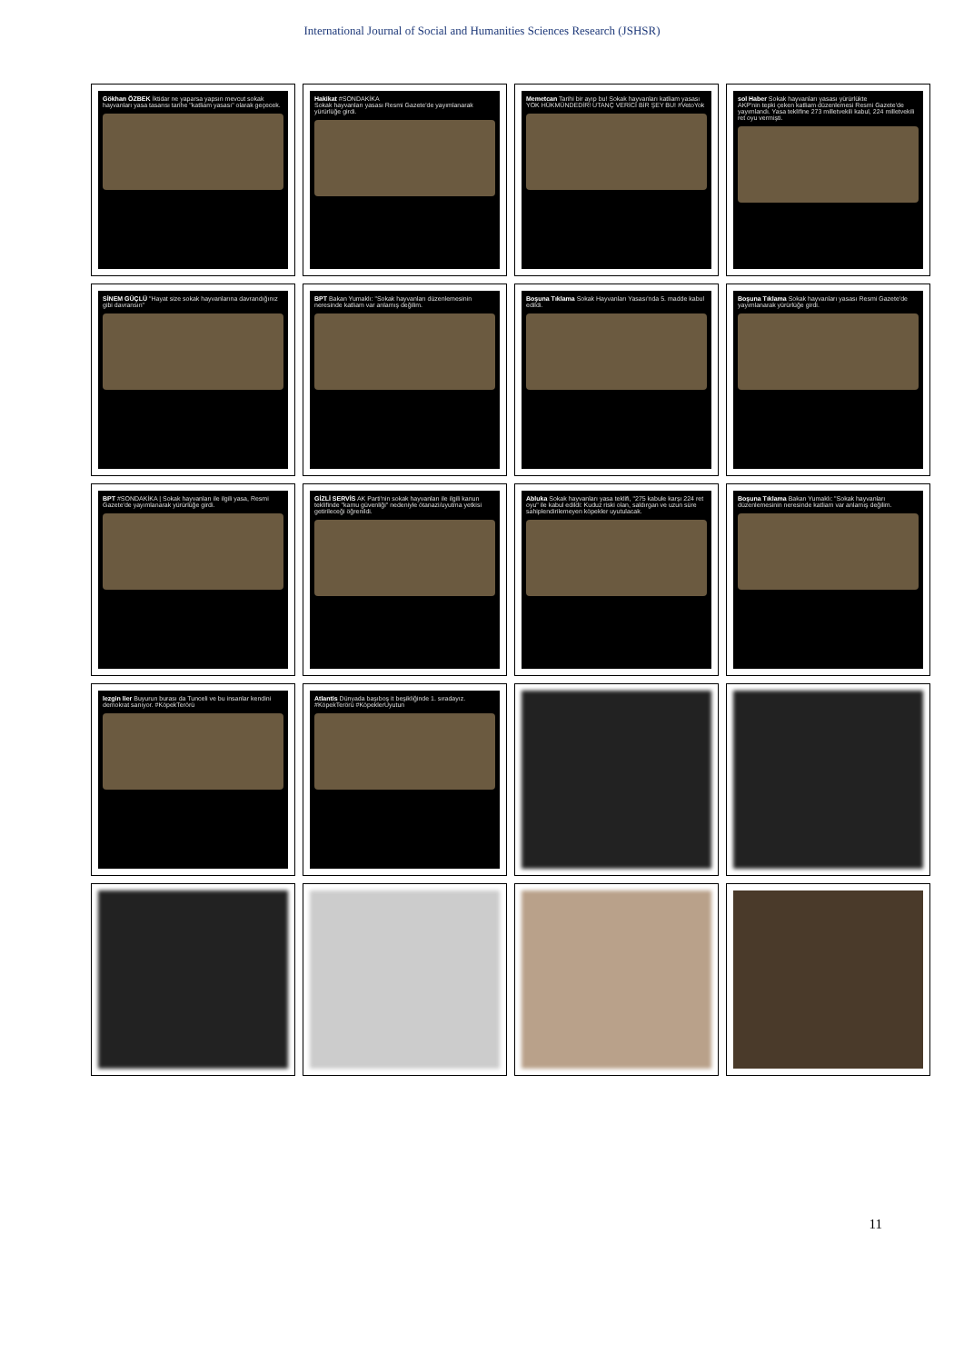International Journal of Social and Humanities Sciences Research (JSHSR)
Gökhan ÖZBEK İktidar ne yaparsa yapsın mevcut sokak hayvanları yasa tasarısı tarihe "katliam yasası" olarak geçecek.
Hakikat #SONDAKİKA
Sokak hayvanları yasası Resmi Gazete'de yayımlanarak yürürlüğe girdi.
Memetcan Tarihi bir ayıp bu! Sokak hayvanları katliam yasası YOK HÜKMÜNDEDİR! UTANÇ VERİCİ BİR ŞEY BU! #VetoYok
sol Haber Sokak hayvanları yasası yürürlükte
AKP'nin tepki çeken katliam düzenlemesi Resmi Gazete'de yayımlandı. Yasa teklifine 273 milletvekili kabul, 224 milletvekili ret oyu vermişti.
SİNEM GÜÇLÜ "Hayat size sokak hayvanlarına davrandığınız gibi davransın"
BPT Bakan Yumaklı: "Sokak hayvanları düzenlemesinin neresinde katliam var anlamış değilim.
Boşuna Tıklama Sokak Hayvanları Yasası'nda 5. madde kabul edildi.
Boşuna Tıklama Sokak hayvanları yasası Resmi Gazete'de yayımlanarak yürürlüğe girdi.
BPT #SONDAKİKA | Sokak hayvanları ile ilgili yasa, Resmi Gazete'de yayımlanarak yürürlüğe girdi.
GİZLİ SERVİS AK Parti'nin sokak hayvanları ile ilgili kanun teklifinde "kamu güvenliği" nedeniyle ötanazi/uyutma yetkisi getirileceği öğrenildi.
Abluka Sokak hayvanları yasa teklifi, "275 kabule karşı 224 ret oyu" ile kabul edildi: Kuduz riski olan, saldırgan ve uzun süre sahiplendirilemeyen köpekler uyutulacak.
Boşuna Tıklama Bakan Yumaklı: "Sokak hayvanları düzenlemesinin neresinde katliam var anlamış değilim.
lezgin lier Buyurun burası da Tunceli ve bu insanlar kendini demokrat sanıyor. #KöpekTerörü
Atlantis Dünyada başıboş it beşikliğinde 1. sıradayız. #KöpekTerörü #KöpeklerUyutun
11